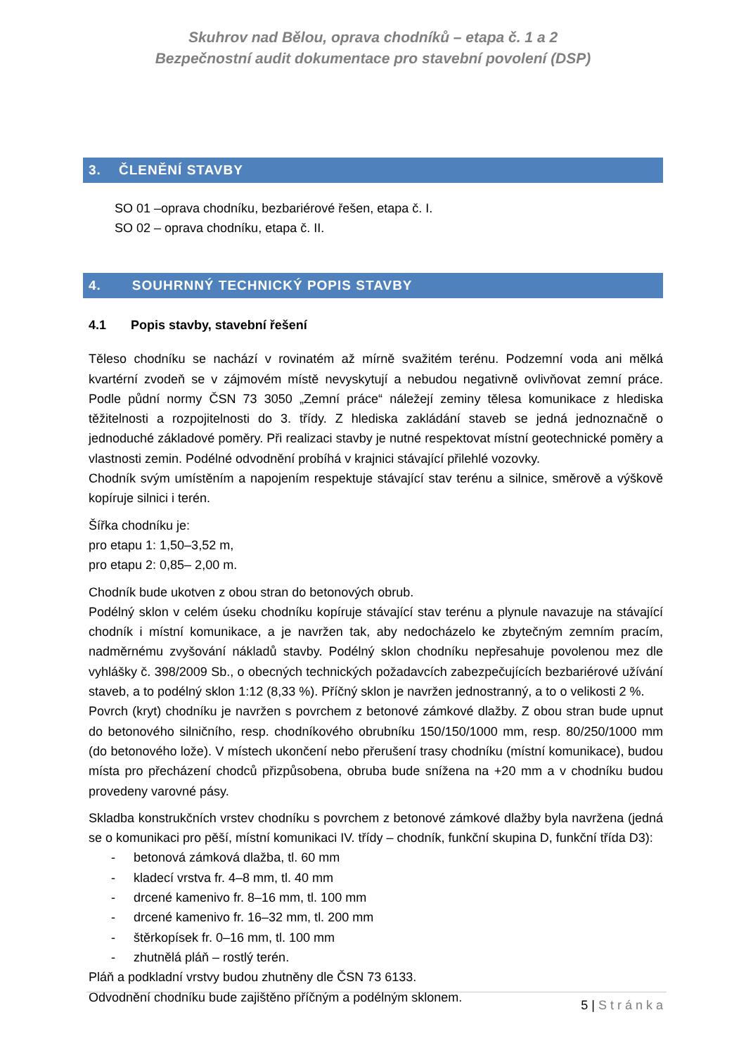Skuhrov nad Bělou, oprava chodníků – etapa č. 1 a 2
Bezpečnostní audit dokumentace pro stavební povolení (DSP)
3. ČLENĚNÍ STAVBY
SO 01 –oprava chodníku, bezbariérové řešen, etapa č. I.
SO 02 – oprava chodníku, etapa č. II.
4. SOUHRNNÝ TECHNICKÝ POPIS STAVBY
4.1 Popis stavby, stavební řešení
Těleso chodníku se nachází v rovinatém až mírně svažitém terénu. Podzemní voda ani mělká kvartérní zvodeň se v zájmovém místě nevyskytují a nebudou negativně ovlivňovat zemní práce. Podle půdní normy ČSN 73 3050 „Zemní práce“ náležejí zeminy tělesa komunikace z hlediska těžitelnosti a rozpojitelnosti do 3. třídy. Z hlediska zakládání staveb se jedná jednoznačně o jednoduché základové poměry. Při realizaci stavby je nutné respektovat místní geotechnické poměry a vlastnosti zemin. Podélné odvodnění probíhá v krajnici stávající přilehlé vozovky.
Chodník svým umístěním a napojením respektuje stávající stav terénu a silnice, směrově a výškově kopíruje silnici i terén.
Šířka chodníku je:
pro etapu 1: 1,50–3,52 m,
pro etapu 2: 0,85– 2,00 m.
Chodník bude ukotven z obou stran do betonových obrub.
Podélný sklon v celém úseku chodníku kopíruje stávající stav terénu a plynule navazuje na stávající chodník i místní komunikace, a je navržen tak, aby nedocházelo ke zbytečným zemním pracím, nadměrnému zvyšování nákladů stavby. Podélný sklon chodníku nepřesahuje povolenou mez dle vyhlášky č. 398/2009 Sb., o obecných technických požadavcích zabezpečujících bezbariérové užívání staveb, a to podélný sklon 1:12 (8,33 %). Příčný sklon je navržen jednostranný, a to o velikosti 2 %.
Povrch (kryt) chodníku je navržen s povrchem z betonové zámkové dlažby. Z obou stran bude upnut do betonového silničního, resp. chodníkového obrubníku 150/150/1000 mm, resp. 80/250/1000 mm (do betonového lože). V místech ukončení nebo přerušení trasy chodníku (místní komunikace), budou místa pro přecházení chodců přizpůsobena, obruba bude snížena na +20 mm a v chodníku budou provedeny varovné pásy.
Skladba konstrukčních vrstev chodníku s povrchem z betonové zámkové dlažby byla navržena (jedná se o komunikaci pro pěší, místní komunikaci IV. třídy – chodník, funkční skupina D, funkční třída D3):
- betonová zámková dlažba, tl. 60 mm
- kladecí vrstva fr. 4–8 mm, tl. 40 mm
- drcené kamenivo fr. 8–16 mm, tl. 100 mm
- drcené kamenivo fr. 16–32 mm, tl. 200 mm
- štěrkopísek fr. 0–16 mm, tl. 100 mm
- zhutnělá pláň – rostlý terén.
Pláň a podkladní vrstvy budou zhutněny dle ČSN 73 6133.
Odvodnění chodníku bude zajištěno příčným a podélným sklonem.
5 | Stránka